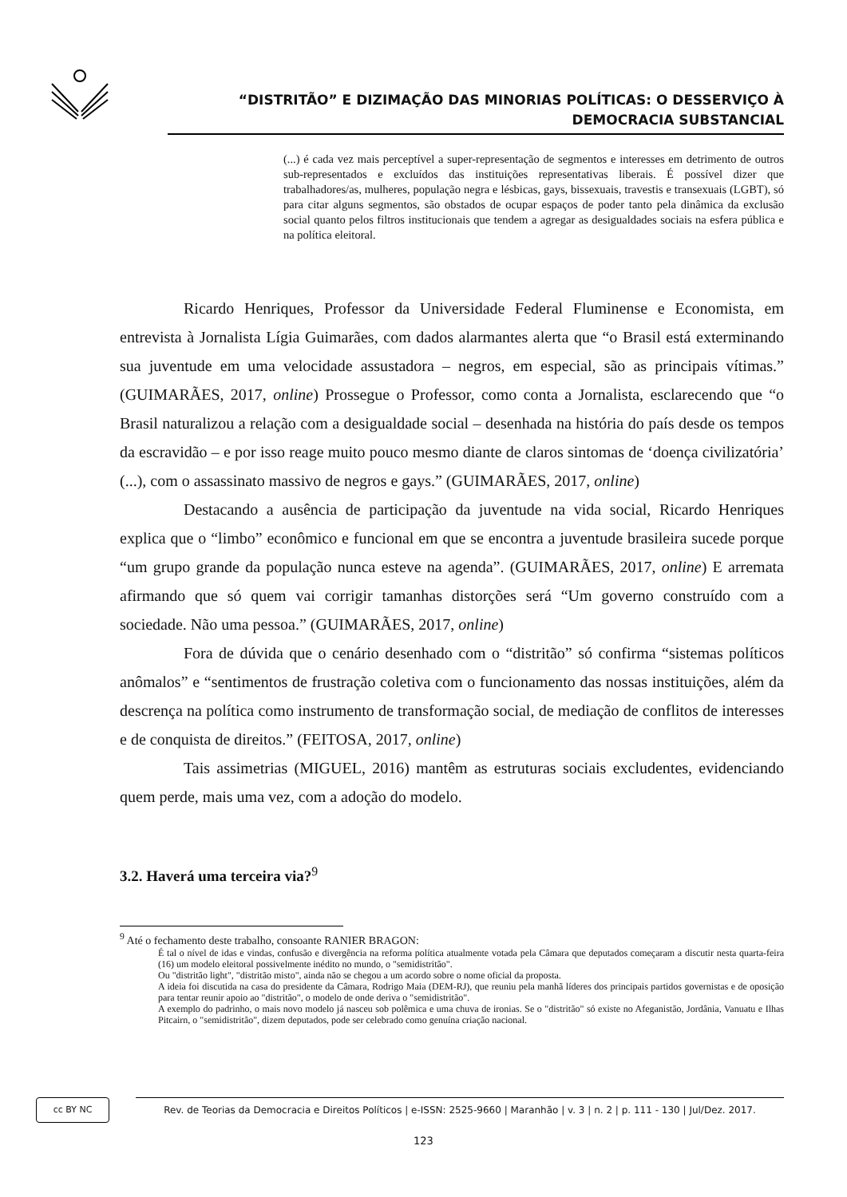“DISTRITÃO” E DIZIMAÇÃO DAS MINORIAS POLÍTICAS: O DESSERVIÇO À DEMOCRACIA SUBSTANCIAL
(...) é cada vez mais perceptível a super-representação de segmentos e interesses em detrimento de outros sub-representados e excluídos das instituições representativas liberais. É possível dizer que trabalhadores/as, mulheres, população negra e lésbicas, gays, bissexuais, travestis e transexuais (LGBT), só para citar alguns segmentos, são obstados de ocupar espaços de poder tanto pela dinâmica da exclusão social quanto pelos filtros institucionais que tendem a agregar as desigualdades sociais na esfera pública e na política eleitoral.
Ricardo Henriques, Professor da Universidade Federal Fluminense e Economista, em entrevista à Jornalista Lígia Guimarães, com dados alarmantes alerta que “o Brasil está exterminando sua juventude em uma velocidade assustadora – negros, em especial, são as principais vítimas.” (GUIMARÃES, 2017, online) Prossegue o Professor, como conta a Jornalista, esclarecendo que “o Brasil naturalizou a relação com a desigualdade social – desenhada na história do país desde os tempos da escravidão – e por isso reage muito pouco mesmo diante de claros sintomas de ‘doença civilizatória’ (...), com o assassinato massivo de negros e gays.” (GUIMARÃES, 2017, online)
Destacando a ausência de participação da juventude na vida social, Ricardo Henriques explica que o “limbo” econômico e funcional em que se encontra a juventude brasileira sucede porque “um grupo grande da população nunca esteve na agenda”. (GUIMARÃES, 2017, online) E arremata afirmando que só quem vai corrigir tamanhas distorções será “Um governo construído com a sociedade. Não uma pessoa.” (GUIMARÃES, 2017, online)
Fora de dúvida que o cenário desenhado com o “distritão” só confirma “sistemas políticos anômalos” e “sentimentos de frustração coletiva com o funcionamento das nossas instituições, além da descrença na política como instrumento de transformação social, de mediação de conflitos de interesses e de conquista de direitos.” (FEITOSA, 2017, online)
Tais assimetrias (MIGUEL, 2016) mantêm as estruturas sociais excludentes, evidenciando quem perde, mais uma vez, com a adoção do modelo.
3.2. Haverá uma terceira via?<sup>9</sup>
<sup>9</sup> Até o fechamento deste trabalho, consoante RANIER BRAGON:
É tal o nível de idas e vindas, confusão e divergência na reforma política atualmente votada pela Câmara que deputados começaram a discutir nesta quarta-feira (16) um modelo eleitoral possivelmente inédito no mundo, o "semidistritão".
Ou "distritão light", "distritão misto", ainda não se chegou a um acordo sobre o nome oficial da proposta.
A ideia foi discutida na casa do presidente da Câmara, Rodrigo Maia (DEM-RJ), que reuniu pela manhã líderes dos principais partidos governistas e de oposição para tentar reunir apoio ao "distritão", o modelo de onde deriva o "semidistritão".
A exemplo do padrinho, o mais novo modelo já nasceu sob polêmica e uma chuva de ironias. Se o "distritão" só existe no Afeganistão, Jordânia, Vanuatu e Ilhas Pitcairn, o "semidistritão", dizem deputados, pode ser celebrado como genuína criação nacional.
cc BY NC
Rev. de Teorias da Democracia e Direitos Políticos | e-ISSN: 2525-9660 | Maranhão | v. 3 | n. 2 | p. 111 - 130 | Jul/Dez. 2017.
123